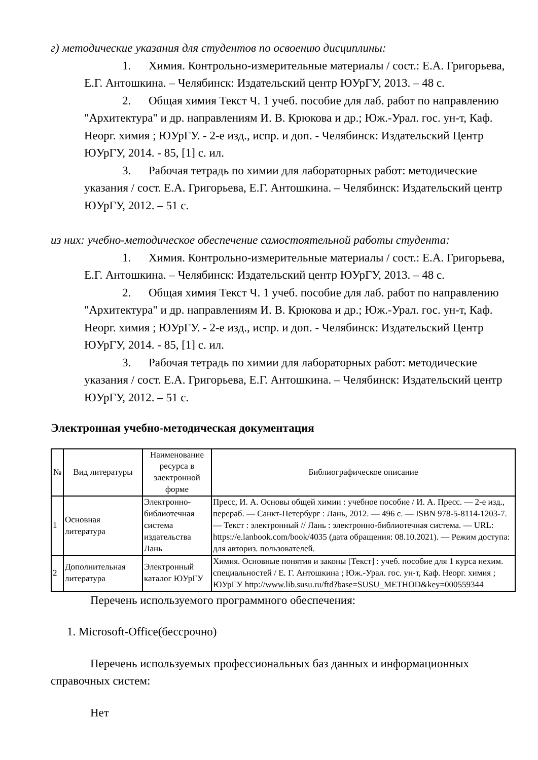г) методические указания для студентов по освоению дисциплины:
1. Химия. Контрольно-измерительные материалы / сост.: Е.А. Григорьева, Е.Г. Антошкина. – Челябинск: Издательский центр ЮУрГУ, 2013. – 48 с.
2. Общая химия Текст Ч. 1 учеб. пособие для лаб. работ по направлению "Архитектура" и др. направлениям И. В. Крюкова и др.; Юж.-Урал. гос. ун-т, Каф. Неорг. химия ; ЮУрГУ. - 2-е изд., испр. и доп. - Челябинск: Издательский Центр ЮУрГУ, 2014. - 85, [1] с. ил.
3. Рабочая тетрадь по химии для лабораторных работ: методические указания / сост. Е.А. Григорьева, Е.Г. Антошкина. – Челябинск: Издательский центр ЮУрГУ, 2012. – 51 с.
из них: учебно-методическое обеспечение самостоятельной работы студента:
1. Химия. Контрольно-измерительные материалы / сост.: Е.А. Григорьева, Е.Г. Антошкина. – Челябинск: Издательский центр ЮУрГУ, 2013. – 48 с.
2. Общая химия Текст Ч. 1 учеб. пособие для лаб. работ по направлению "Архитектура" и др. направлениям И. В. Крюкова и др.; Юж.-Урал. гос. ун-т, Каф. Неорг. химия ; ЮУрГУ. - 2-е изд., испр. и доп. - Челябинск: Издательский Центр ЮУрГУ, 2014. - 85, [1] с. ил.
3. Рабочая тетрадь по химии для лабораторных работ: методические указания / сост. Е.А. Григорьева, Е.Г. Антошкина. – Челябинск: Издательский центр ЮУрГУ, 2012. – 51 с.
Электронная учебно-методическая документация
| № | Вид литературы | Наименование ресурса в электронной форме | Библиографическое описание |
| --- | --- | --- | --- |
| 1 | Основная литература | Электронно-библиотечная система издательства Лань | Пресс, И. А. Основы общей химии : учебное пособие / И. А. Пресс. — 2-е изд., перераб. — Санкт-Петербург : Лань, 2012. — 496 с. — ISBN 978-5-8114-1203-7. — Текст : электронный // Лань : электронно-библиотечная система. — URL: https://e.lanbook.com/book/4035 (дата обращения: 08.10.2021). — Режим доступа: для авториз. пользователей. |
| 2 | Дополнительная литература | Электронный каталог ЮУрГУ | Химия. Основные понятия и законы [Текст] : учеб. пособие для 1 курса нехим. специальностей / Е. Г. Антошкина ; Юж.-Урал. гос. ун-т, Каф. Неорг. химия ; ЮУрГУ http://www.lib.susu.ru/ftd?base=SUSU_METHOD&key=000559344 |
Перечень используемого программного обеспечения:
1. Microsoft-Office(бессрочно)
Перечень используемых профессиональных баз данных и информационных справочных систем:
Нет